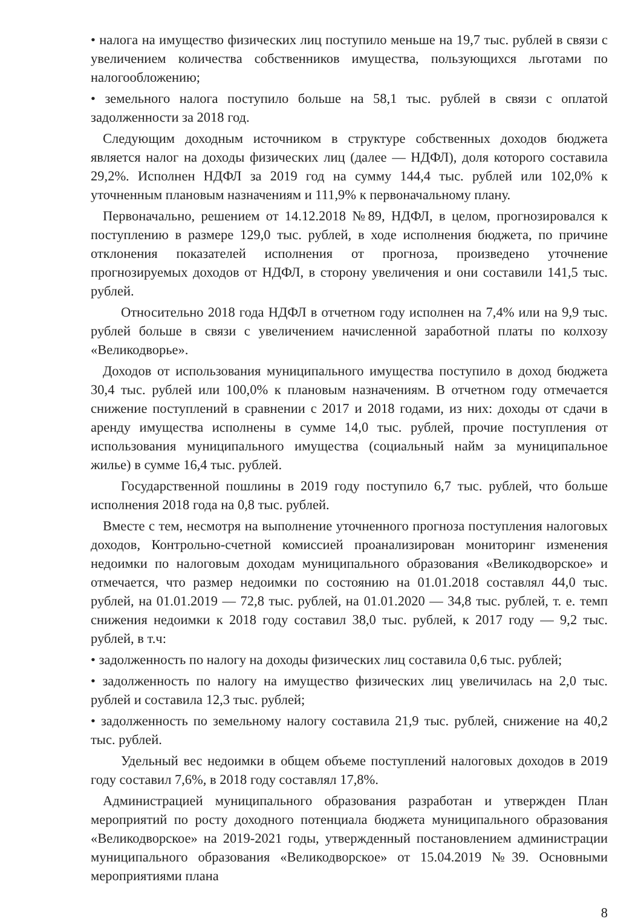• налога на имущество физических лиц поступило меньше на 19,7 тыс. рублей в связи с увеличением количества собственников имущества, пользующихся льготами по налогообложению;
• земельного налога поступило больше на 58,1 тыс. рублей в связи с оплатой задолженности за 2018 год.
Следующим доходным источником в структуре собственных доходов бюджета является налог на доходы физических лиц (далее — НДФЛ), доля которого составила 29,2%. Исполнен НДФЛ за 2019 год на сумму 144,4 тыс. рублей или 102,0% к уточненным плановым назначениям и 111,9% к первоначальному плану.
Первоначально, решением от 14.12.2018 №89, НДФЛ, в целом, прогнозировался к поступлению в размере 129,0 тыс. рублей, в ходе исполнения бюджета, по причине отклонения показателей исполнения от прогноза, произведено уточнение прогнозируемых доходов от НДФЛ, в сторону увеличения и они составили 141,5 тыс. рублей.
Относительно 2018 года НДФЛ в отчетном году исполнен на 7,4% или на 9,9 тыс. рублей больше в связи с увеличением начисленной заработной платы по колхозу «Великодворье».
Доходов от использования муниципального имущества поступило в доход бюджета 30,4 тыс. рублей или 100,0% к плановым назначениям. В отчетном году отмечается снижение поступлений в сравнении с 2017 и 2018 годами, из них: доходы от сдачи в аренду имущества исполнены в сумме 14,0 тыс. рублей, прочие поступления от использования муниципального имущества (социальный найм за муниципальное жилье) в сумме 16,4 тыс. рублей.
Государственной пошлины в 2019 году поступило 6,7 тыс. рублей, что больше исполнения 2018 года на 0,8 тыс. рублей.
Вместе с тем, несмотря на выполнение уточненного прогноза поступления налоговых доходов, Контрольно-счетной комиссией проанализирован мониторинг изменения недоимки по налоговым доходам муниципального образования «Великодворское» и отмечается, что размер недоимки по состоянию на 01.01.2018 составлял 44,0 тыс. рублей, на 01.01.2019 — 72,8 тыс. рублей, на 01.01.2020 — 34,8 тыс. рублей, т. е. темп снижения недоимки к 2018 году составил 38,0 тыс. рублей, к 2017 году — 9,2 тыс. рублей, в т.ч:
• задолженность по налогу на доходы физических лиц составила 0,6 тыс. рублей;
• задолженность по налогу на имущество физических лиц увеличилась на 2,0 тыс. рублей и составила 12,3 тыс. рублей;
• задолженность по земельному налогу составила 21,9 тыс. рублей, снижение на 40,2 тыс. рублей.
Удельный вес недоимки в общем объеме поступлений налоговых доходов в 2019 году составил 7,6%, в 2018 году составлял 17,8%.
Администрацией муниципального образования разработан и утвержден План мероприятий по росту доходного потенциала бюджета муниципального образования «Великодворское» на 2019-2021 годы, утвержденный постановлением администрации муниципального образования «Великодворское» от 15.04.2019 №39. Основными мероприятиями плана
8